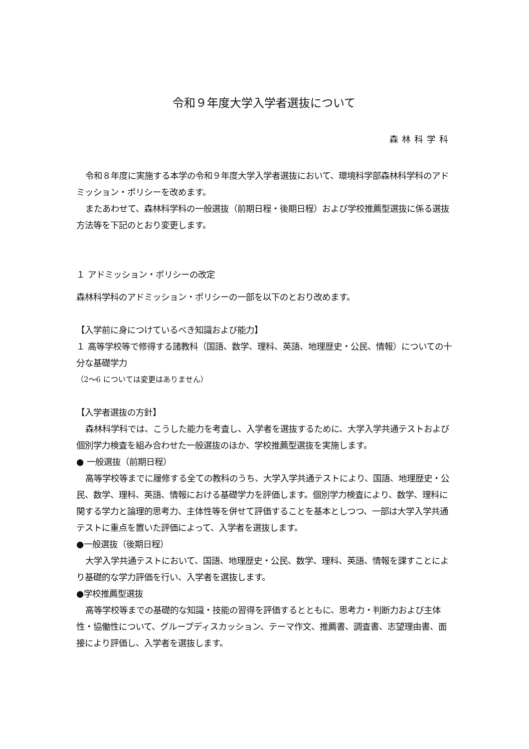令和９年度大学入学者選抜について
森林科学科
令和８年度に実施する本学の令和９年度大学入学者選抜において、環境科学部森林科学科のアドミッション・ポリシーを改めます。
またあわせて、森林科学科の一般選抜（前期日程・後期日程）および学校推薦型選抜に係る選抜方法等を下記のとおり変更します。
１ アドミッション・ポリシーの改定
森林科学科のアドミッション・ポリシーの一部を以下のとおり改めます。
【入学前に身につけているべき知識および能力】
１ 高等学校等で修得する諸教科（国語、数学、理科、英語、地理歴史・公民、情報）についての十分な基礎学力
（2〜6 については変更はありません）
【入学者選抜の方針】
森林科学科では、こうした能力を考査し、入学者を選抜するために、大学入学共通テストおよび個別学力検査を組み合わせた一般選抜のほか、学校推薦型選抜を実施します。
● 一般選抜（前期日程）
高等学校等までに履修する全ての教科のうち、大学入学共通テストにより、国語、地理歴史・公民、数学、理科、英語、情報における基礎学力を評価します。個別学力検査により、数学、理科に関する学力と論理的思考力、主体性等を併せて評価することを基本としつつ、一部は大学入学共通テストに重点を置いた評価によって、入学者を選抜します。
●一般選抜（後期日程）
大学入学共通テストにおいて、国語、地理歴史・公民、数学、理科、英語、情報を課すことにより基礎的な学力評価を行い、入学者を選抜します。
●学校推薦型選抜
高等学校等までの基礎的な知識・技能の習得を評価するとともに、思考力・判断力および主体性・協働性について、グループディスカッション、テーマ作文、推薦書、調査書、志望理由書、面接により評価し、入学者を選抜します。